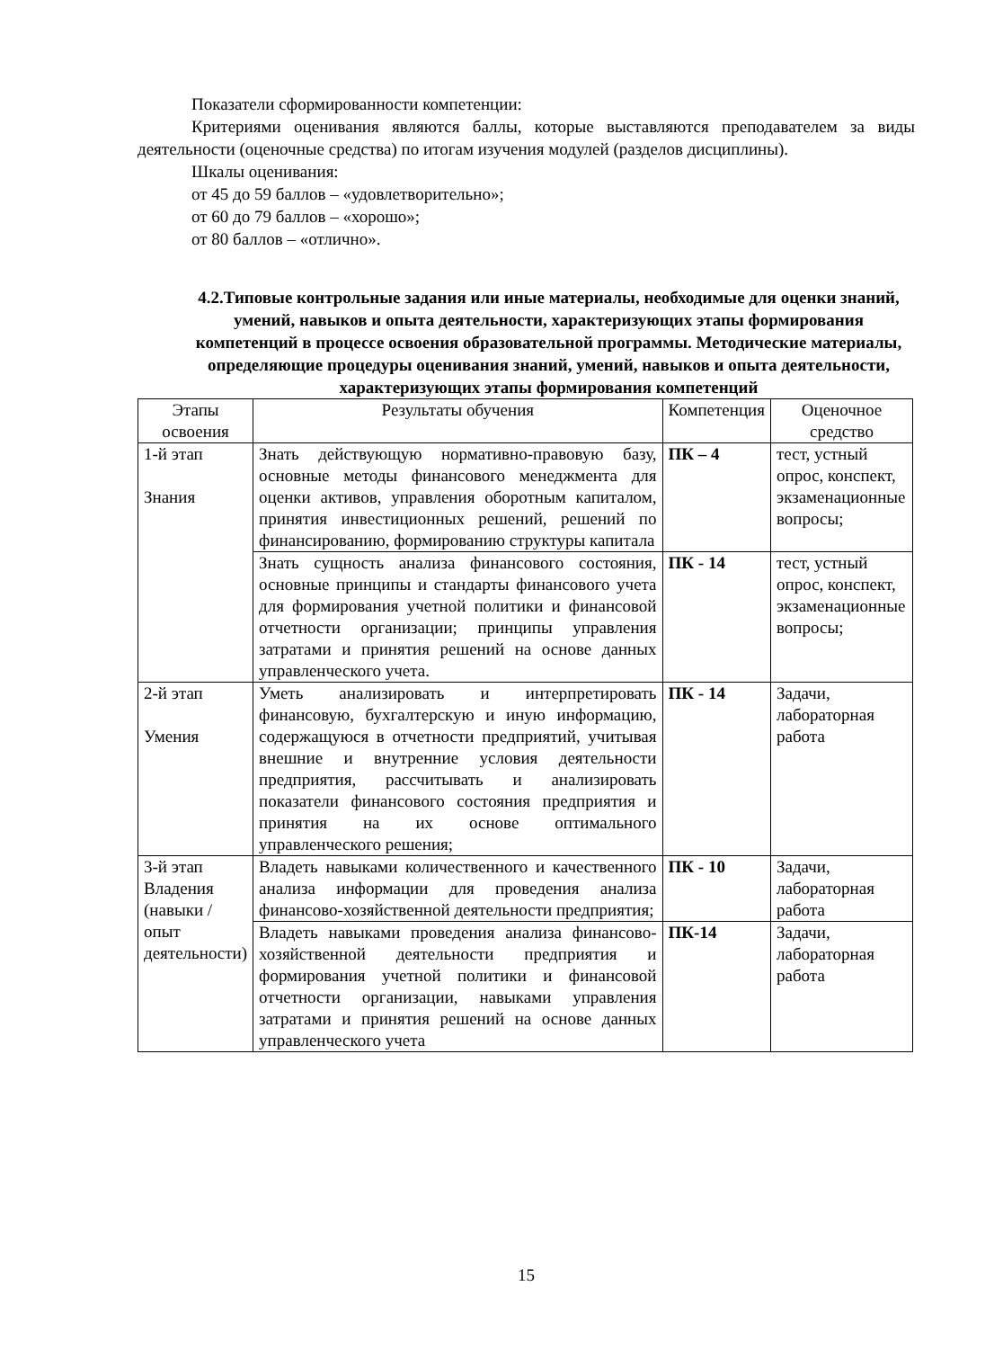Показатели сформированности компетенции:
Критериями оценивания являются баллы, которые выставляются преподавателем за виды деятельности (оценочные средства) по итогам изучения модулей (разделов дисциплины).
Шкалы оценивания:
от 45 до 59 баллов – «удовлетворительно»;
от 60 до 79 баллов – «хорошо»;
от 80 баллов – «отлично».
4.2.Типовые контрольные задания или иные материалы, необходимые для оценки знаний, умений, навыков и опыта деятельности, характеризующих этапы формирования компетенций в процессе освоения образовательной программы. Методические материалы, определяющие процедуры оценивания знаний, умений, навыков и опыта деятельности, характеризующих этапы формирования компетенций
| Этапы освоения | Результаты обучения | Компетенция | Оценочное средство |
| 1-й этап Знания | Знать действующую нормативно-правовую базу, основные методы финансового менеджмента для оценки активов, управления оборотным капиталом, принятия инвестиционных решений, решений по финансированию, формированию структуры капитала | ПК – 4 | тест, устный опрос, конспект, экзаменационные вопросы; |
| | Знать сущность анализа финансового состояния, основные принципы и стандарты финансового учета для формирования учетной политики и финансовой отчетности организации; принципы управления затратами и принятия решений на основе данных управленческого учета. | ПК - 14 | тест, устный опрос, конспект, экзаменационные вопросы; |
| 2-й этап Умения | Уметь анализировать и интерпретировать финансовую, бухгалтерскую и иную информацию, содержащуюся в отчетности предприятий, учитывая внешние и внутренние условия деятельности предприятия, рассчитывать и анализировать показатели финансового состояния предприятия и принятия на их основе оптимального управленческого решения; | ПК - 14 | Задачи, лабораторная работа |
| 3-й этап Владения (навыки / опыт деятельности) | Владеть навыками количественного и качественного анализа информации для проведения анализа финансово-хозяйственной деятельности предприятия; | ПК - 10 | Задачи, лабораторная работа |
| | Владеть навыками проведения анализа финансово-хозяйственной деятельности предприятия и формирования учетной политики и финансовой отчетности организации, навыками управления затратами и принятия решений на основе данных управленческого учета | ПК-14 | Задачи, лабораторная работа |
15